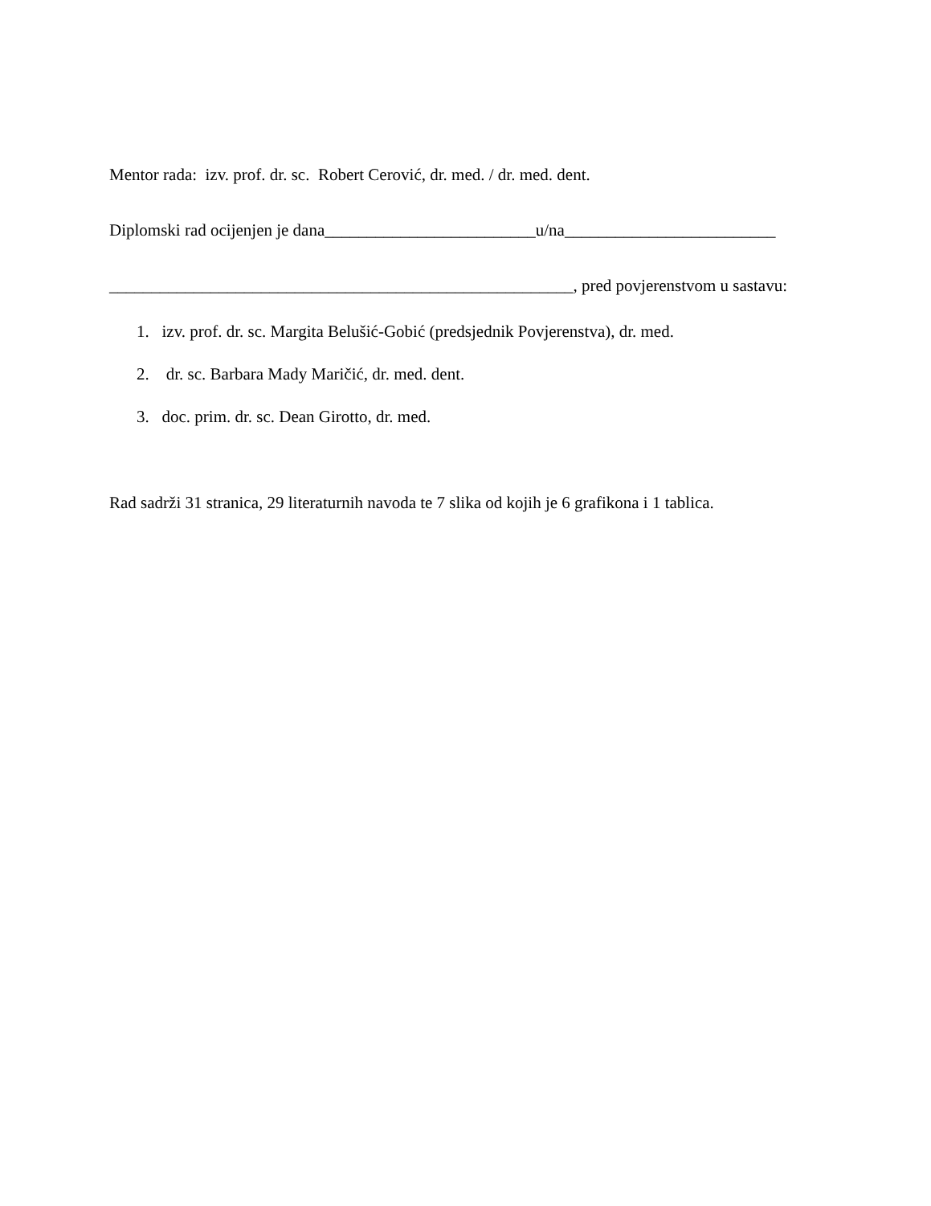Mentor rada: izv. prof. dr. sc. Robert Cerović, dr. med. / dr. med. dent.
Diplomski rad ocijenjen je dana_________________________u/na_________________________
_______________________________________________________, pred povjerenstvom u sastavu:
1. izv. prof. dr. sc. Margita Belušić-Gobić (predsjednik Povjerenstva), dr. med.
2. dr. sc. Barbara Mady Maričić, dr. med. dent.
3. doc. prim. dr. sc. Dean Girotto, dr. med.
Rad sadrži 31 stranica, 29 literaturnih navoda te 7 slika od kojih je 6 grafikona i 1 tablica.